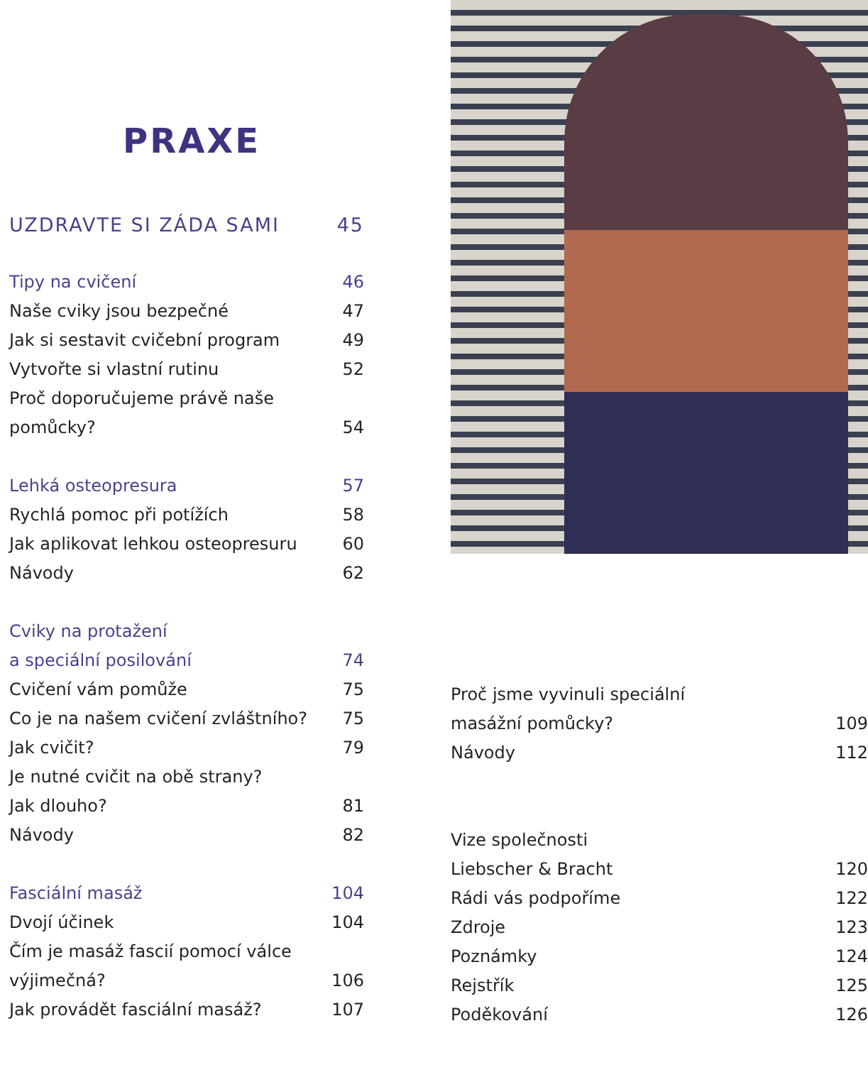PRAXE
UZDRAVTE SI ZÁDA SAMI 45
Tipy na cvičení 46
Naše cviky jsou bezpečné 47
Jak si sestavit cvičební program 49
Vytvořte si vlastní rutinu 52
Proč doporučujeme právě naše
pomůcky? 54
Lehká osteopresura 57
Rychlá pomoc při potížích 58
Jak aplikovat lehkou osteopresuru 60
Návody 62
Cviky na protažení
a speciální posilování 74
Cvičení vám pomůže 75
Co je na našem cvičení zvláštního? 75
Jak cvičit? 79
Je nutné cvičit na obě strany?
Jak dlouho? 81
Návody 82
Fasciální masáž 104
Dvojí účinek 104
Čím je masáž fascií pomocí válce
výjimečná? 106
Jak provádět fasciální masáž? 107
Proč jsme vyvinuli speciální
masážní pomůcky? 109
Návody 112
Vize společnosti
Liebscher & Bracht 120
Rádi vás podpoříme 122
Zdroje 123
Poznámky 124
Rejstřík 125
Poděkování 126